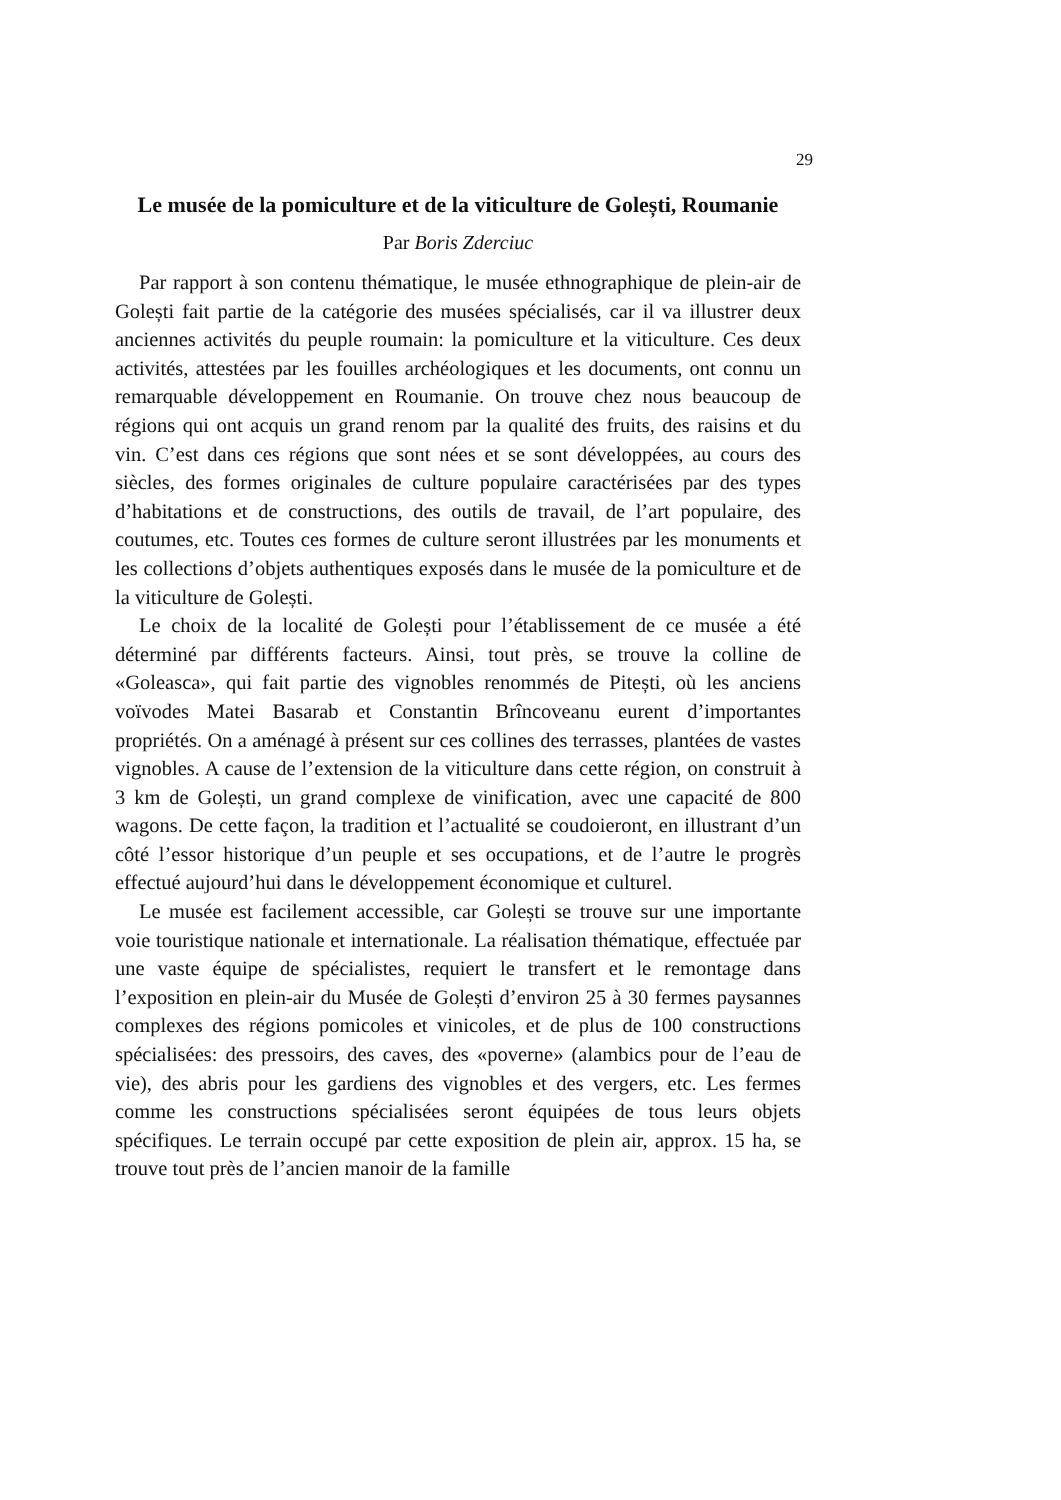29
Le musée de la pomiculture et de la viticulture de Golești, Roumanie
Par Boris Zderciuc
Par rapport à son contenu thématique, le musée ethnographique de plein-air de Golești fait partie de la catégorie des musées spécialisés, car il va illustrer deux anciennes activités du peuple roumain: la pomiculture et la viticulture. Ces deux activités, attestées par les fouilles archéologiques et les documents, ont connu un remarquable développement en Roumanie. On trouve chez nous beaucoup de régions qui ont acquis un grand renom par la qualité des fruits, des raisins et du vin. C’est dans ces régions que sont nées et se sont développées, au cours des siècles, des formes originales de culture populaire caractérisées par des types d’habitations et de constructions, des outils de travail, de l’art populaire, des coutumes, etc. Toutes ces formes de culture seront illustrées par les monuments et les collections d’objets authentiques exposés dans le musée de la pomiculture et de la viticulture de Golești.
Le choix de la localité de Golești pour l’établissement de ce musée a été déterminé par différents facteurs. Ainsi, tout près, se trouve la colline de «Goleasca», qui fait partie des vignobles renommés de Pitești, où les anciens voïvodes Matei Basarab et Constantin Brîncoveanu eurent d’importantes propriétés. On a aménagé à présent sur ces collines des terrasses, plantées de vastes vignobles. A cause de l’extension de la viticulture dans cette région, on construit à 3 km de Golești, un grand complexe de vinification, avec une capacité de 800 wagons. De cette façon, la tradition et l’actualité se coudoieront, en illustrant d’un côté l’essor historique d’un peuple et ses occupations, et de l’autre le progrès effectué aujourd’hui dans le développement économique et culturel.
Le musée est facilement accessible, car Golești se trouve sur une importante voie touristique nationale et internationale. La réalisation thématique, effectuée par une vaste équipe de spécialistes, requiert le transfert et le remontage dans l’exposition en plein-air du Musée de Golești d’environ 25 à 30 fermes paysannes complexes des régions pomicoles et vinicoles, et de plus de 100 constructions spécialisées: des pressoirs, des caves, des «poverne» (alambics pour de l’eau de vie), des abris pour les gardiens des vignobles et des vergers, etc. Les fermes comme les constructions spécialisées seront équipées de tous leurs objets spécifiques. Le terrain occupé par cette exposition de plein air, approx. 15 ha, se trouve tout près de l’ancien manoir de la famille